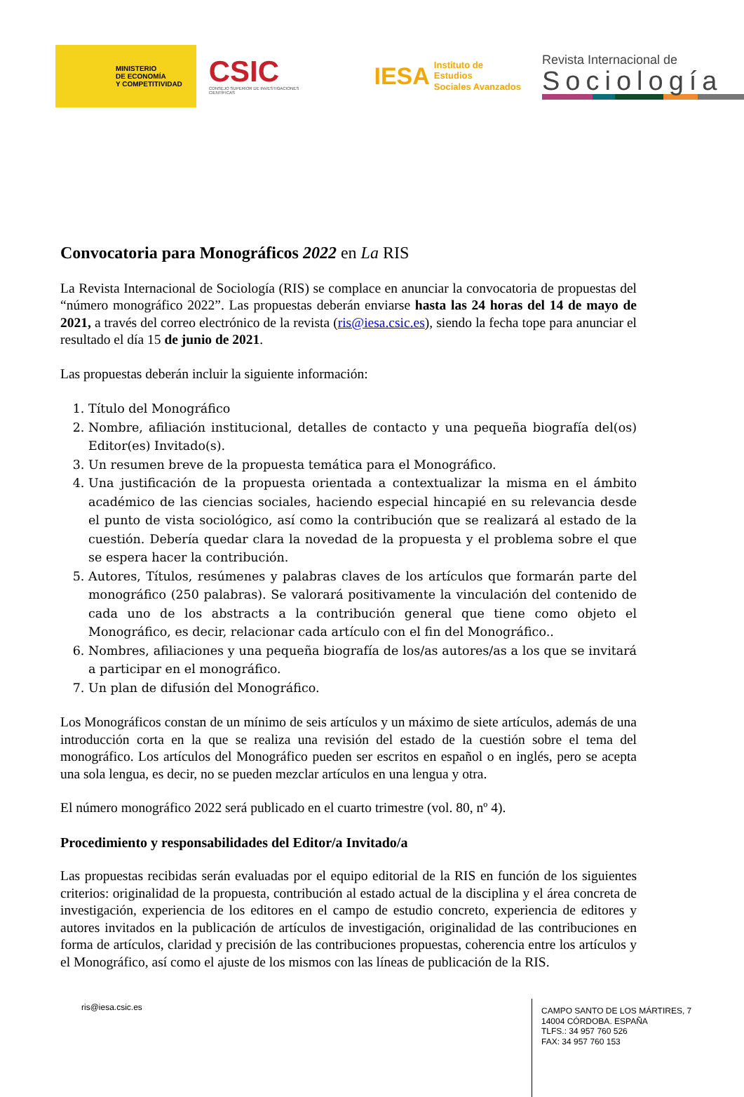MINISTERIO
DE ECONOMÍA
Y COMPETITIVIDAD
CSIC
CONSEJO SUPERIOR DE INVESTIGACIONES CIENTÍFICAS
IESA Instituto de Estudios
Sociales Avanzados
Revista Internacional de
Sociología
Convocatoria para Monográficos 2022 en La RIS
La Revista Internacional de Sociología (RIS) se complace en anunciar la convocatoria de propuestas del “número monográfico 2022”. Las propuestas deberán enviarse hasta las 24 horas del 14 de mayo de 2021, a través del correo electrónico de la revista (ris@iesa.csic.es), siendo la fecha tope para anunciar el resultado el día 15 de junio de 2021.
Las propuestas deberán incluir la siguiente información:
1. Título del Monográfico
2. Nombre, afiliación institucional, detalles de contacto y una pequeña biografía del(os) Editor(es) Invitado(s).
3. Un resumen breve de la propuesta temática para el Monográfico.
4. Una justificación de la propuesta orientada a contextualizar la misma en el ámbito académico de las ciencias sociales, haciendo especial hincapié en su relevancia desde el punto de vista sociológico, así como la contribución que se realizará al estado de la cuestión. Debería quedar clara la novedad de la propuesta y el problema sobre el que se espera hacer la contribución.
5. Autores, Títulos, resúmenes y palabras claves de los artículos que formarán parte del monográfico (250 palabras). Se valorará positivamente la vinculación del contenido de cada uno de los abstracts a la contribución general que tiene como objeto el Monográfico, es decir, relacionar cada artículo con el fin del Monográfico..
6. Nombres, afiliaciones y una pequeña biografía de los/as autores/as a los que se invitará a participar en el monográfico.
7. Un plan de difusión del Monográfico.
Los Monográficos constan de un mínimo de seis artículos y un máximo de siete artículos, además de una introducción corta en la que se realiza una revisión del estado de la cuestión sobre el tema del monográfico. Los artículos del Monográfico pueden ser escritos en español o en inglés, pero se acepta una sola lengua, es decir, no se pueden mezclar artículos en una lengua y otra.
El número monográfico 2022 será publicado en el cuarto trimestre (vol. 80, nº 4).
Procedimiento y responsabilidades del Editor/a Invitado/a
Las propuestas recibidas serán evaluadas por el equipo editorial de la RIS en función de los siguientes criterios: originalidad de la propuesta, contribución al estado actual de la disciplina y el área concreta de investigación, experiencia de los editores en el campo de estudio concreto, experiencia de editores y autores invitados en la publicación de artículos de investigación, originalidad de las contribuciones en forma de artículos, claridad y precisión de las contribuciones propuestas, coherencia entre los artículos y el Monográfico, así como el ajuste de los mismos con las líneas de publicación de la RIS.
ris@iesa.csic.es
CAMPO SANTO DE LOS MÁRTIRES, 7
14004 CÓRDOBA. ESPAÑA
TLFS.: 34 957 760 526
FAX: 34 957 760 153